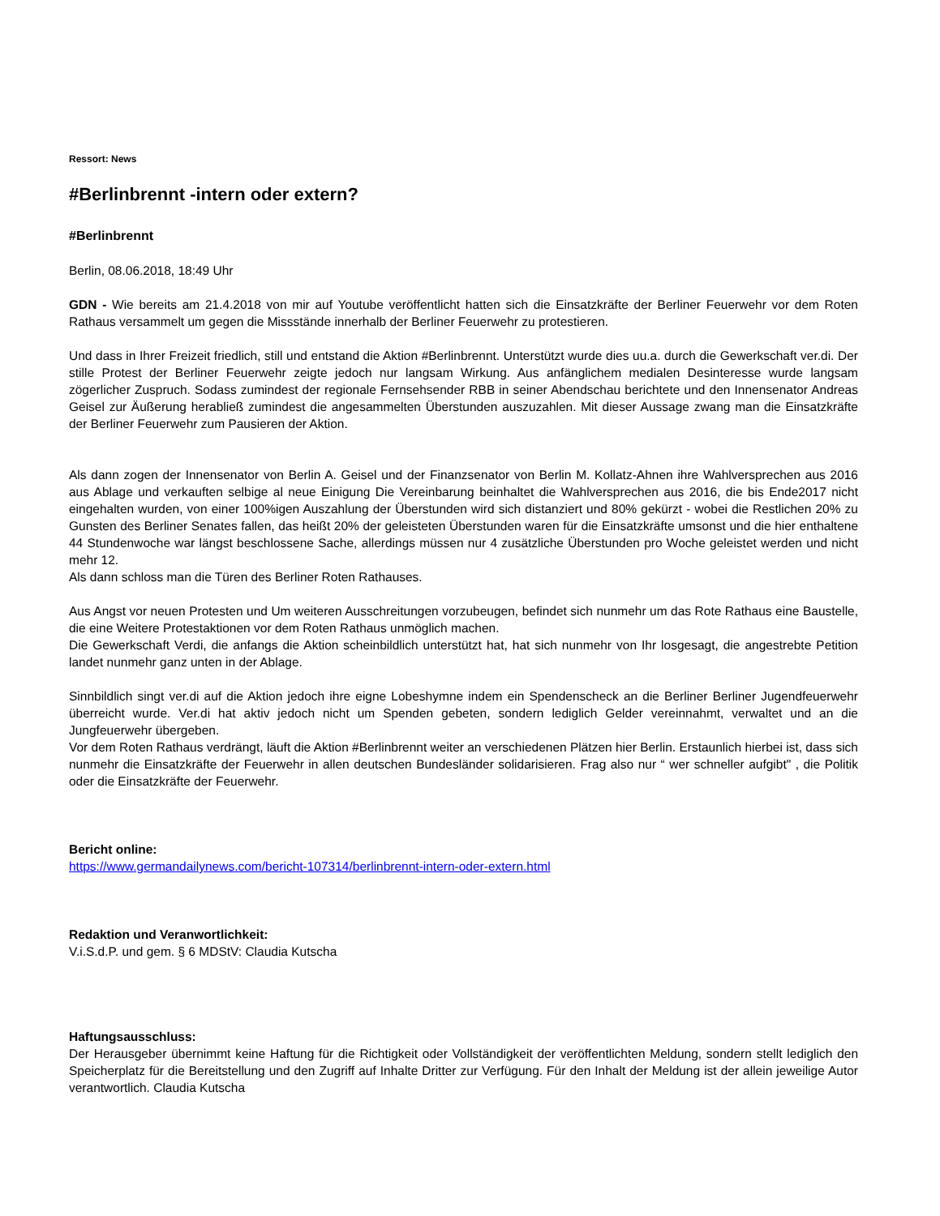Ressort: News
#Berlinbrennt -intern oder extern?
#Berlinbrennt
Berlin, 08.06.2018, 18:49 Uhr
GDN - Wie bereits am 21.4.2018 von mir auf Youtube veröffentlicht hatten sich die Einsatzkräfte der Berliner Feuerwehr vor dem Roten Rathaus versammelt um gegen die Missstände innerhalb der Berliner Feuerwehr zu protestieren.
Und dass in Ihrer Freizeit friedlich, still und entstand die Aktion #Berlinbrennt. Unterstützt wurde dies uu.a. durch die Gewerkschaft ver.di. Der stille Protest der Berliner Feuerwehr zeigte jedoch nur langsam Wirkung. Aus anfänglichem medialen Desinteresse wurde langsam zögerlicher Zuspruch. Sodass zumindest der regionale Fernsehsender RBB in seiner Abendschau berichtete und den Innensenator Andreas Geisel zur Äußerung herabließ zumindest die angesammelten Überstunden auszuzahlen. Mit dieser Aussage zwang man die Einsatzkräfte der Berliner Feuerwehr zum Pausieren der Aktion.
Als dann zogen der Innensenator von Berlin A. Geisel und der Finanzsenator von Berlin M. Kollatz-Ahnen ihre Wahlversprechen aus 2016 aus Ablage und verkauften selbige al neue Einigung Die Vereinbarung beinhaltet die Wahlversprechen aus 2016, die bis Ende2017 nicht eingehalten wurden, von einer 100%igen Auszahlung der Überstunden wird sich distanziert und 80% gekürzt - wobei die Restlichen 20% zu Gunsten des Berliner Senates fallen, das heißt 20% der geleisteten Überstunden waren für die Einsatzkräfte umsonst und die hier enthaltene 44 Stundenwoche war längst beschlossene Sache, allerdings müssen nur 4 zusätzliche Überstunden pro Woche geleistet werden und nicht mehr 12.
Als dann schloss man die Türen des Berliner Roten Rathauses.
Aus Angst vor neuen Protesten und Um weiteren Ausschreitungen vorzubeugen, befindet sich nunmehr um das Rote Rathaus eine Baustelle, die eine Weitere Protestaktionen vor dem Roten Rathaus unmöglich machen.
Die Gewerkschaft Verdi, die anfangs die Aktion scheinbildlich unterstützt hat, hat sich nunmehr von Ihr losgesagt, die angestrebte Petition landet nunmehr ganz unten in der Ablage.
Sinnbildlich singt ver.di auf die Aktion jedoch ihre eigne Lobeshymne indem ein Spendenscheck an die Berliner Berliner Jugendfeuerwehr überreicht wurde. Ver.di hat aktiv jedoch nicht um Spenden gebeten, sondern lediglich Gelder vereinnahmt, verwaltet und an die Jungfeuerwehr übergeben.
Vor dem Roten Rathaus verdrängt, läuft die Aktion #Berlinbrennt weiter an verschiedenen Plätzen hier Berlin. Erstaunlich hierbei ist, dass sich nunmehr die Einsatzkräfte der Feuerwehr in allen deutschen Bundesländer solidarisieren. Frag also nur “ wer schneller aufgibt" , die Politik oder die Einsatzkräfte der Feuerwehr.
Bericht online:
https://www.germandailynews.com/bericht-107314/berlinbrennt-intern-oder-extern.html
Redaktion und Veranwortlichkeit:
V.i.S.d.P. und gem. § 6 MDStV: Claudia Kutscha
Haftungsausschluss:
Der Herausgeber übernimmt keine Haftung für die Richtigkeit oder Vollständigkeit der veröffentlichten Meldung, sondern stellt lediglich den Speicherplatz für die Bereitstellung und den Zugriff auf Inhalte Dritter zur Verfügung. Für den Inhalt der Meldung ist der allein jeweilige Autor verantwortlich. Claudia Kutscha